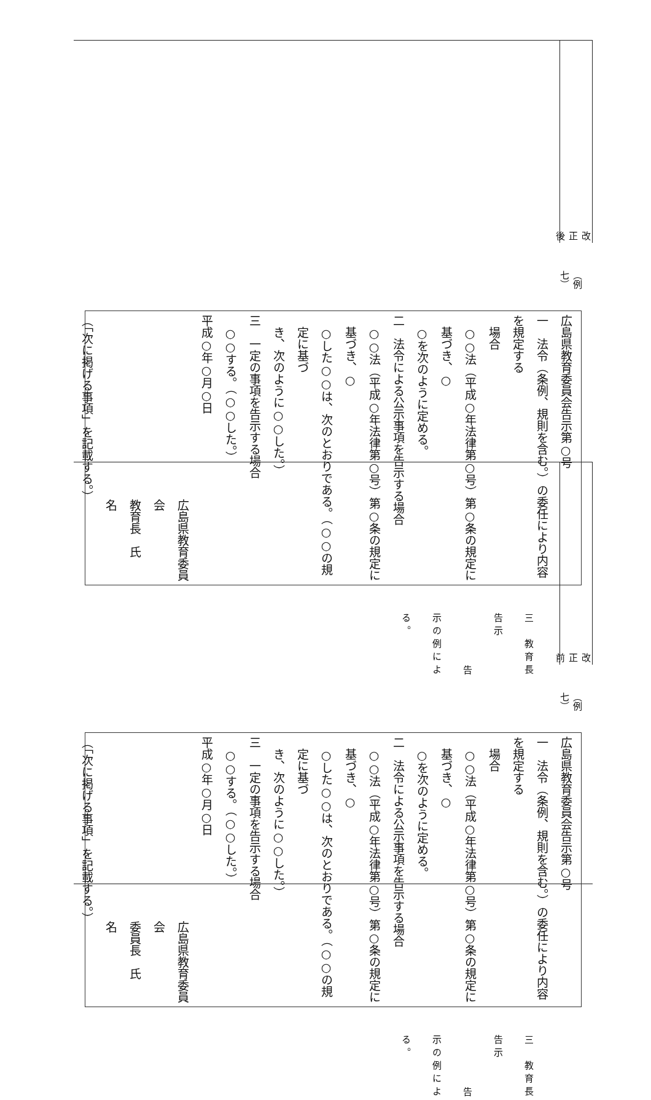改正後
（例七）
広島県教育委員会告示第○号
一　法令（条例、規則を含む。）の委任により内容を規定する
　場合
○○法（平成○年法律第○号）第○条の規定に基づき、○
○を次のように定める。
二　法令による公示事項を告示する場合
○○法（平成○年法律第○号）第○条の規定に基づき、○
○した○○は、次のとおりである。（○○の規定に基づ
き、次のように○○した。）
三　一定の事項を告示する場合
○○する。（○○した。）
平成○年○月○日
広島県教育委員会
教育長　氏　　　　　　名
（「次に掲げる事項」を記載する。）
三　教育長告示
告示の例による。
改正前
（例七）
広島県教育委員会告示第○号
一　法令（条例、規則を含む。）の委任により内容を規定する
　場合
○○法（平成○年法律第○号）第○条の規定に基づき、○
○を次のように定める。
二　法令による公示事項を告示する場合
○○法（平成○年法律第○号）第○条の規定に基づき、○
○した○○は、次のとおりである。（○○の規定に基づ
き、次のように○○した。）
三　一定の事項を告示する場合
○○する。（○○した。）
平成○年○月○日
広島県教育委員会
委員長　氏　　　　　　名
（「次に掲げる事項」を記載する。）
三　教育長告示
告示の例による。